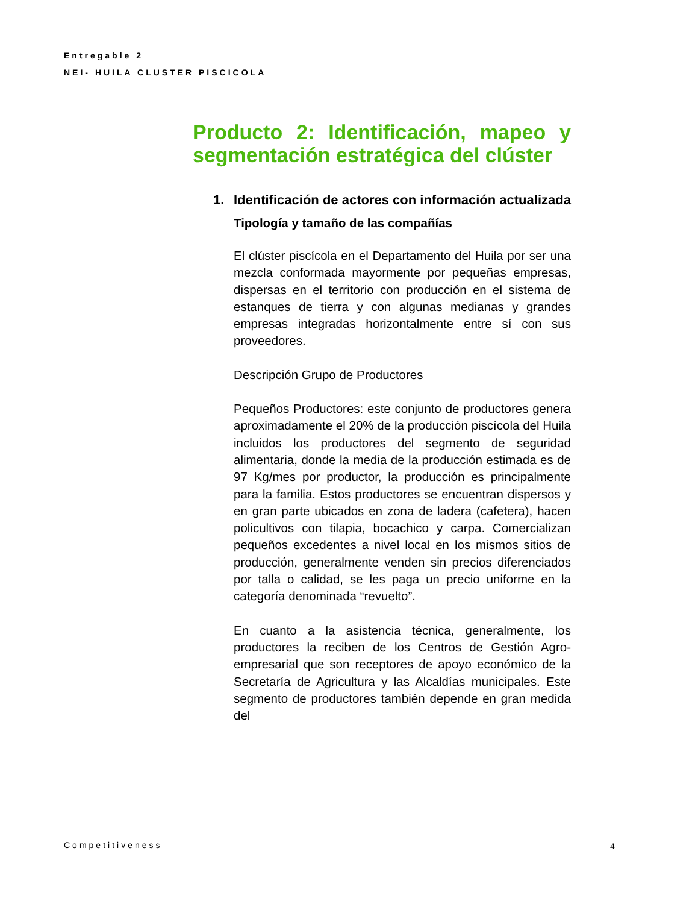Entregable 2
NEI- HUILA CLUSTER PISCICOLA
Producto 2: Identificación, mapeo y segmentación estratégica del clúster
1. Identificación de actores con información actualizada
Tipología y tamaño de las compañías
El clúster piscícola en el Departamento del Huila por ser una mezcla conformada mayormente por pequeñas empresas, dispersas en el territorio con producción en el sistema de estanques de tierra y con algunas medianas y grandes empresas integradas horizontalmente entre sí con sus proveedores.
Descripción Grupo de Productores
Pequeños Productores: este conjunto de productores genera aproximadamente el 20% de la producción piscícola del Huila incluidos los productores del segmento de seguridad alimentaria, donde la media de la producción estimada es de 97 Kg/mes por productor, la producción es principalmente para la familia. Estos productores se encuentran dispersos y en gran parte ubicados en zona de ladera (cafetera), hacen policultivos con tilapia, bocachico y carpa. Comercializan pequeños excedentes a nivel local en los mismos sitios de producción, generalmente venden sin precios diferenciados por talla o calidad, se les paga un precio uniforme en la categoría denominada “revuelto”.
En cuanto a la asistencia técnica, generalmente, los productores la reciben de los Centros de Gestión Agro-empresarial que son receptores de apoyo económico de la Secretaría de Agricultura y las Alcaldías municipales. Este segmento de productores también depende en gran medida del
Competitiveness 4